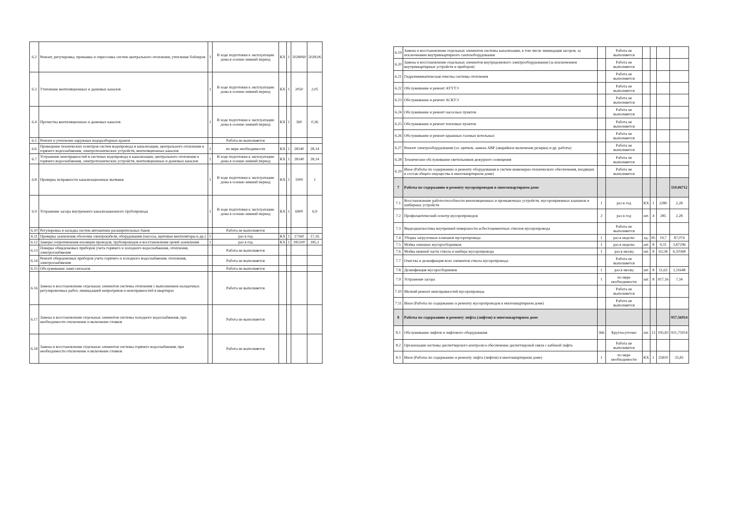| 6.2 | Ремонт, регулировка, промывка и опрессовка систем центрального отопления, утепление бойлеров | 1 | В ходе подготовки к эксплуатации дома в осенне-зимний период | КХ | 1 | 5028060 | 5028,06 |
| 6.3 | Утепление вентиляционных и дымовых каналов | 1 | В ходе подготовки к эксплуатации дома в осенне-зимний период | КХ | 1 | 2050 | 2,05 |
| 6.4 | Прочистка вентиляционных и дымовых каналов | 1 | В ходе подготовки к эксплуатации дома в осенне-зимний период | КХ | 1 | 360 | 0,36 |
| 6.5 | Ремонт и утепление наружных водоразборных кранов | | Работа не выполняется | | | | |
| 6.6 | Проведение технических осмотров систем водопровода и канализации, центрального отопления и горячего водоснабжения, электротехнических устройств, вентиляционных каналов | 1 | по мере необходимости | КХ | 1 | 28140 | 28,14 |
| 6.7 | Устранение неисправностей в системах водопровода и канализации, центрального отопления и горячего водоснабжения, электротехнических устройств, вентиляционных и дымовых каналов | 1 | В ходе подготовки к эксплуатации дома в осенне-зимний период | КХ | 1 | 28140 | 28,14 |
| 6.8 | Проверка исправности канализационных вытяжек | 1 | В ходе подготовки к эксплуатации дома в осенне-зимний период | КХ | 1 | 1000 | 1 |
| 6.9 | Устранение засора внутреннего канализационного трубопровода | 1 | В ходе подготовки к эксплуатации дома в осенне-зимний период | КХ | 1 | 6900 | 6,9 |
| 6.10 | Регулировка и наладка систем автоматики расширительных баков | | Работа не выполняется | | | | |
| 6.11 | Проверка заземления оболочки электрокабеля, оборудования (насосы, щитовые вентиляторы и др.) | 1 | раз в год | КХ | 1 | 17160 | 17,16 |
| 6.12 | Замеры сопротивления изоляции проводов, трубопроводов и восстановление цепей заземления | 1 | раз в год | КХ | 1 | 185100 | 185,1 |
| 6.13 | Поверка общедомовых приборов учета горячего и холодного водоснабжения, отопления, электроснабжения | | Работа не выполняется | | | | |
| 6.14 | Ремонт общедомовых приборов учета горячего и холодного водоснабжения, отопления, электроснабжения | | Работа не выполняется | | | | |
| 6.15 | Обслуживание ламп-сигналов | | Работа не выполняется | | | | |
| 6.16 | Замена и восстановление отдельных элементов системы отопления с выполнением наладочных регулировочных работ, ликвидацией непрогревов и неисправностей в квартирах | | Работа не выполняется | | | | |
| 6.17 | Замена и восстановление отдельных элементов системы холодного водоснабжения, при необходимости отключение и включение стояков | | Работа не выполняется | | | | |
| 6.18 | Замена и восстановление отдельных элементов системы горячего водоснабжения, при необходимости отключение и включение стояков | | Работа не выполняется | | | | |
| 6.19 | Замена и восстановление отдельных элементов системы канализации, в том числе ликвидация засоров, за исключением внутриквартирного сантехоборудования | | Работа не выполняется | | | | |
| 6.20 | Замена и восстановление отдельных элементов внутридомового электрооборудования (за исключением внутриквартирных устройств и приборов) | | Работа не выполняется | | | | |
| 6.21 | Гидропневматическая очистка системы отопления | | Работа не выполняется | | | | |
| 6.22 | Обслуживание и ремонт АУУТЭ | | Работа не выполняется | | | | |
| 6.23 | Обслуживание и ремонт АСКУЭ | | Работа не выполняется | | | | |
| 6.24 | Обслуживание и ремонт насосных пунктов | | Работа не выполняется | | | | |
| 6.25 | Обслуживание и ремонт тепловых пунктов | | Работа не выполняется | | | | |
| 6.26 | Обслуживание и ремонт крышных газовых котельных | | Работа не выполняется | | | | |
| 6.27 | Ремонт электрооборудования (эл. щитков, замена АВР (аварийное включение резерва) и др. работы) | | Работа не выполняется | | | | |
| 6.28 | Техническое обслуживание светильников дежурного освещения | | Работа не выполняется | | | | |
| 6.29 | Иное (Работы по содержанию и ремонту оборудования и систем инженерно-технического обеспечения, входящих в состав общего имущества в многоквартирном доме) | | Работа не выполняется | | | | |
| 7 | Работы по содержанию и ремонту мусоропроводов в многоквартирном доме | | | | | | 110,06712 |
| 7.1 | Восстановление работоспособности вентиляционных и промывочных устройств, мусороприемных клапанов и шиберных устройств | 1 | раз в год | КХ | 1 | 2280 | 2,28 |
| 7.2 | Профилактический осмотр мусоропроводов | 2 | раз в год | шт. | 4 | 285 | 2,28 |
| 7.3 | Видеодиагностика внутренней поверхности асбестоцементных стволов мусоропровода | | Работа не выполняется | | | | |
| 7.4 | Уборка загрузочных клапанов мусоропровода | 1 | раз в неделю | ед. | 85 | 19,7 | 87,074 |
| 7.5 | Мойка сменных мусоросборников | 1 | раз в неделю | шт. | 8 | 9,31 | 3,87296 |
| 7.6 | Мойка нижней части ствола и шибера мусоропровода | 1 | раз в месяц | шт. | 8 | 63,58 | 6,10368 |
| 7.7 | Очистка и дезинфекция всех элементов ствола мусоропровода | | Работа не выполняется | | | | |
| 7.8 | Дезинфекция мусоросборников | 1 | раз в месяц | шт. | 8 | 11,63 | 1,11648 |
| 7.9 | Устранение засора | 1 | по мере необходимости | шт. | 8 | 917,16 | 7,34 |
| 7.10 | Мелкий ремонт неисправностей мусоропровода | | Работа не выполняется | | | | |
| 7.11 | Иное (Работы по содержанию и ремонту мусоропроводов в многоквартирном доме) | | Работа не выполняется | | | | |
| 8 | Работы по содержанию и ремонту лифта (лифтов) в многоквартирном доме | | | | | | 957,56914 |
| 8.1 | Обслуживание лифтов и лифтового оборудования | 366 | Круглосуточно | шт. | 13 | 195,83 | 931,75914 |
| 8.2 | Организация системы диспетчерского контроля и обеспечение диспетчерской связи с кабиной лифта | | Работа не выполняется | | | | |
| 8.3 | Иное (Работы по содержанию и ремонту лифта (лифтов) в многоквартирном доме) | 1 | по мере необходимости | КХ | 1 | 25810 | 25,81 |